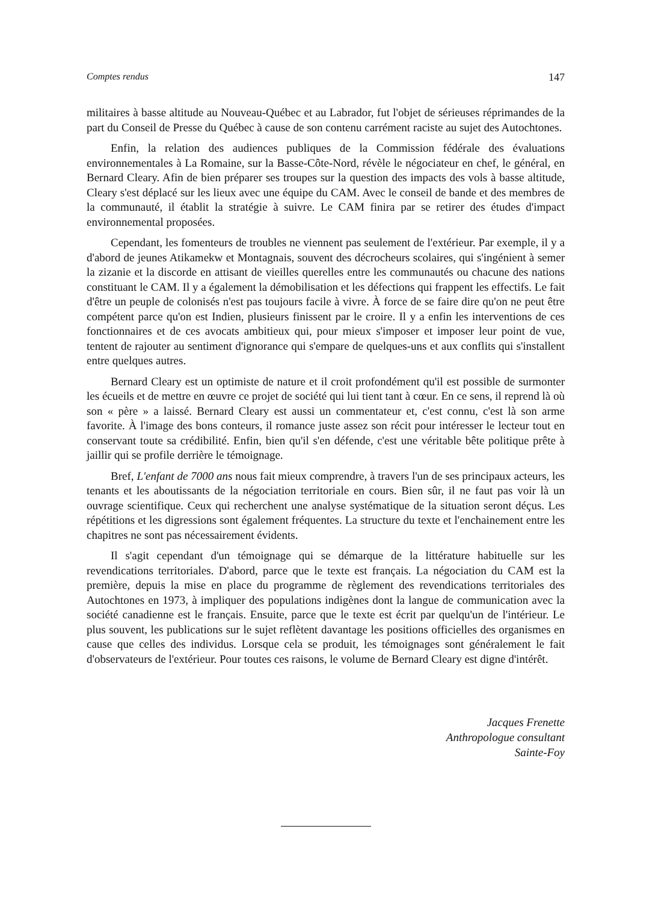Comptes rendus 147
militaires à basse altitude au Nouveau-Québec et au Labrador, fut l'objet de sérieuses réprimandes de la part du Conseil de Presse du Québec à cause de son contenu carrément raciste au sujet des Autochtones.
Enfin, la relation des audiences publiques de la Commission fédérale des évaluations environnementales à La Romaine, sur la Basse-Côte-Nord, révèle le négociateur en chef, le général, en Bernard Cleary. Afin de bien préparer ses troupes sur la question des impacts des vols à basse altitude, Cleary s'est déplacé sur les lieux avec une équipe du CAM. Avec le conseil de bande et des membres de la communauté, il établit la stratégie à suivre. Le CAM finira par se retirer des études d'impact environnemental proposées.
Cependant, les fomenteurs de troubles ne viennent pas seulement de l'extérieur. Par exemple, il y a d'abord de jeunes Atikamekw et Montagnais, souvent des décrocheurs scolaires, qui s'ingénient à semer la zizanie et la discorde en attisant de vieilles querelles entre les communautés ou chacune des nations constituant le CAM. Il y a également la démobilisation et les défections qui frappent les effectifs. Le fait d'être un peuple de colonisés n'est pas toujours facile à vivre. À force de se faire dire qu'on ne peut être compétent parce qu'on est Indien, plusieurs finissent par le croire. Il y a enfin les interventions de ces fonctionnaires et de ces avocats ambitieux qui, pour mieux s'imposer et imposer leur point de vue, tentent de rajouter au sentiment d'ignorance qui s'empare de quelques-uns et aux conflits qui s'installent entre quelques autres.
Bernard Cleary est un optimiste de nature et il croit profondément qu'il est possible de surmonter les écueils et de mettre en œuvre ce projet de société qui lui tient tant à cœur. En ce sens, il reprend là où son « père » a laissé. Bernard Cleary est aussi un commentateur et, c'est connu, c'est là son arme favorite. À l'image des bons conteurs, il romance juste assez son récit pour intéresser le lecteur tout en conservant toute sa crédibilité. Enfin, bien qu'il s'en défende, c'est une véritable bête politique prête à jaillir qui se profile derrière le témoignage.
Bref, L'enfant de 7000 ans nous fait mieux comprendre, à travers l'un de ses principaux acteurs, les tenants et les aboutissants de la négociation territoriale en cours. Bien sûr, il ne faut pas voir là un ouvrage scientifique. Ceux qui recherchent une analyse systématique de la situation seront déçus. Les répétitions et les digressions sont également fréquentes. La structure du texte et l'enchainement entre les chapitres ne sont pas nécessairement évidents.
Il s'agit cependant d'un témoignage qui se démarque de la littérature habituelle sur les revendications territoriales. D'abord, parce que le texte est français. La négociation du CAM est la première, depuis la mise en place du programme de règlement des revendications territoriales des Autochtones en 1973, à impliquer des populations indigènes dont la langue de communication avec la société canadienne est le français. Ensuite, parce que le texte est écrit par quelqu'un de l'intérieur. Le plus souvent, les publications sur le sujet reflètent davantage les positions officielles des organismes en cause que celles des individus. Lorsque cela se produit, les témoignages sont généralement le fait d'observateurs de l'extérieur. Pour toutes ces raisons, le volume de Bernard Cleary est digne d'intérêt.
Jacques Frenette
Anthropologue consultant
Sainte-Foy